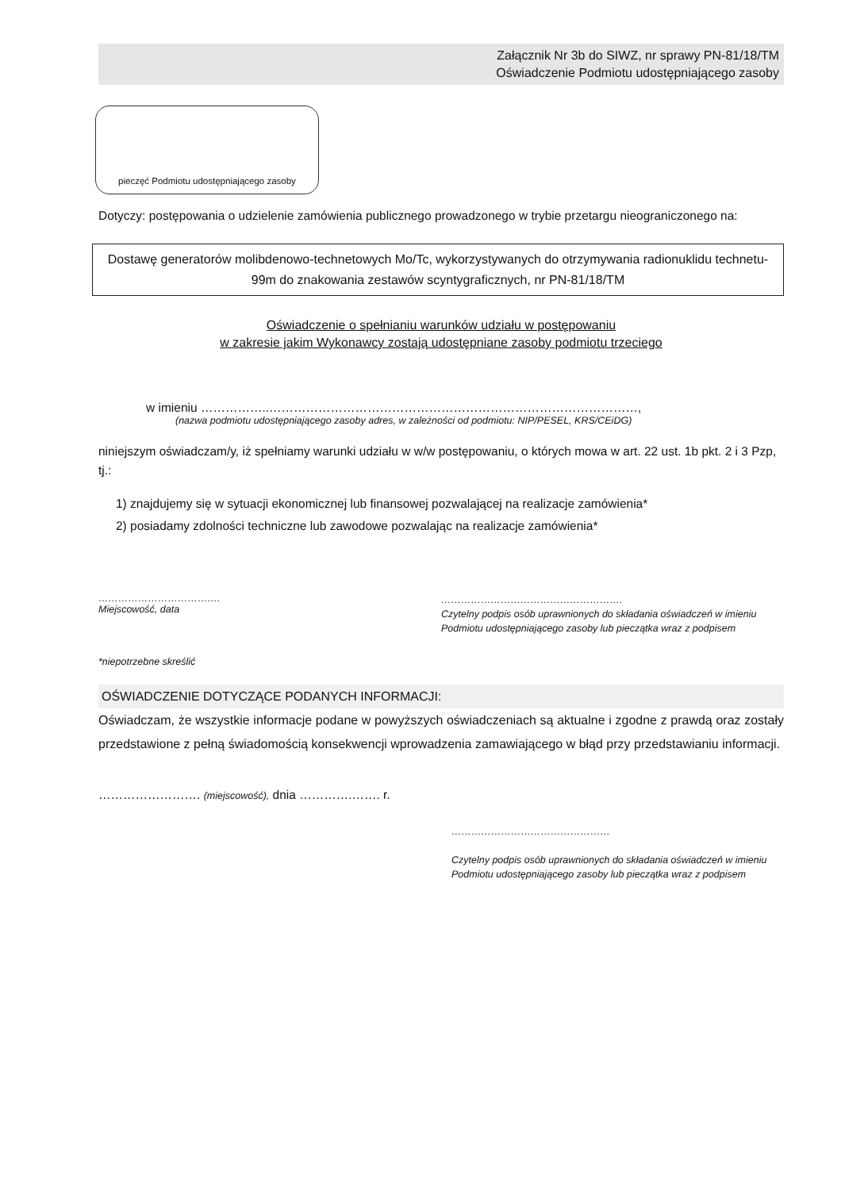Załącznik Nr 3b do SIWZ, nr sprawy PN-81/18/TM
Oświadczenie Podmiotu udostępniającego zasoby
pieczęć Podmiotu udostępniającego zasoby
Dotyczy: postępowania o udzielenie zamówienia publicznego prowadzonego w trybie przetargu nieograniczonego na:
Dostawę generatorów molibdenowo-technetowych Mo/Tc, wykorzystywanych do otrzymywania radionuklidu technetu-99m do znakowania zestawów scyntygraficznych, nr PN-81/18/TM
Oświadczenie o spełnianiu warunków udziału w postępowaniu
w zakresie jakim Wykonawcy zostają udostępniane zasoby podmiotu trzeciego
w imieniu ……………..………………………………………………………………………………,
(nazwa podmiotu udostępniającego zasoby adres, w zależności od podmiotu: NIP/PESEL, KRS/CEiDG)
niniejszym oświadczam/y, iż spełniamy warunki udziału w w/w postępowaniu, o których mowa w art. 22 ust. 1b pkt. 2 i 3 Pzp, tj.:
1) znajdujemy się w sytuacji ekonomicznej lub finansowej pozwalającej na realizacje zamówienia*
2) posiadamy zdolności techniczne lub zawodowe pozwalając na realizacje zamówienia*
……………………………….
Miejscowość, data
……………………………………………….
Czytelny podpis osób uprawnionych do składania oświadczeń w imieniu Podmiotu udostępniającego zasoby lub pieczątka wraz z podpisem
*niepotrzebne skreślić
OŚWIADCZENIE DOTYCZĄCE PODANYCH INFORMACJI:
Oświadczam, że wszystkie informacje podane w powyższych oświadczeniach są aktualne i zgodne z prawdą oraz zostały przedstawione z pełną świadomością konsekwencji wprowadzenia zamawiającego w błąd przy przedstawianiu informacji.
……………………. (miejscowość), dnia ………….……. r.
…………………………………………
Czytelny podpis osób uprawnionych do składania oświadczeń w imieniu Podmiotu udostępniającego zasoby lub pieczątka wraz z podpisem